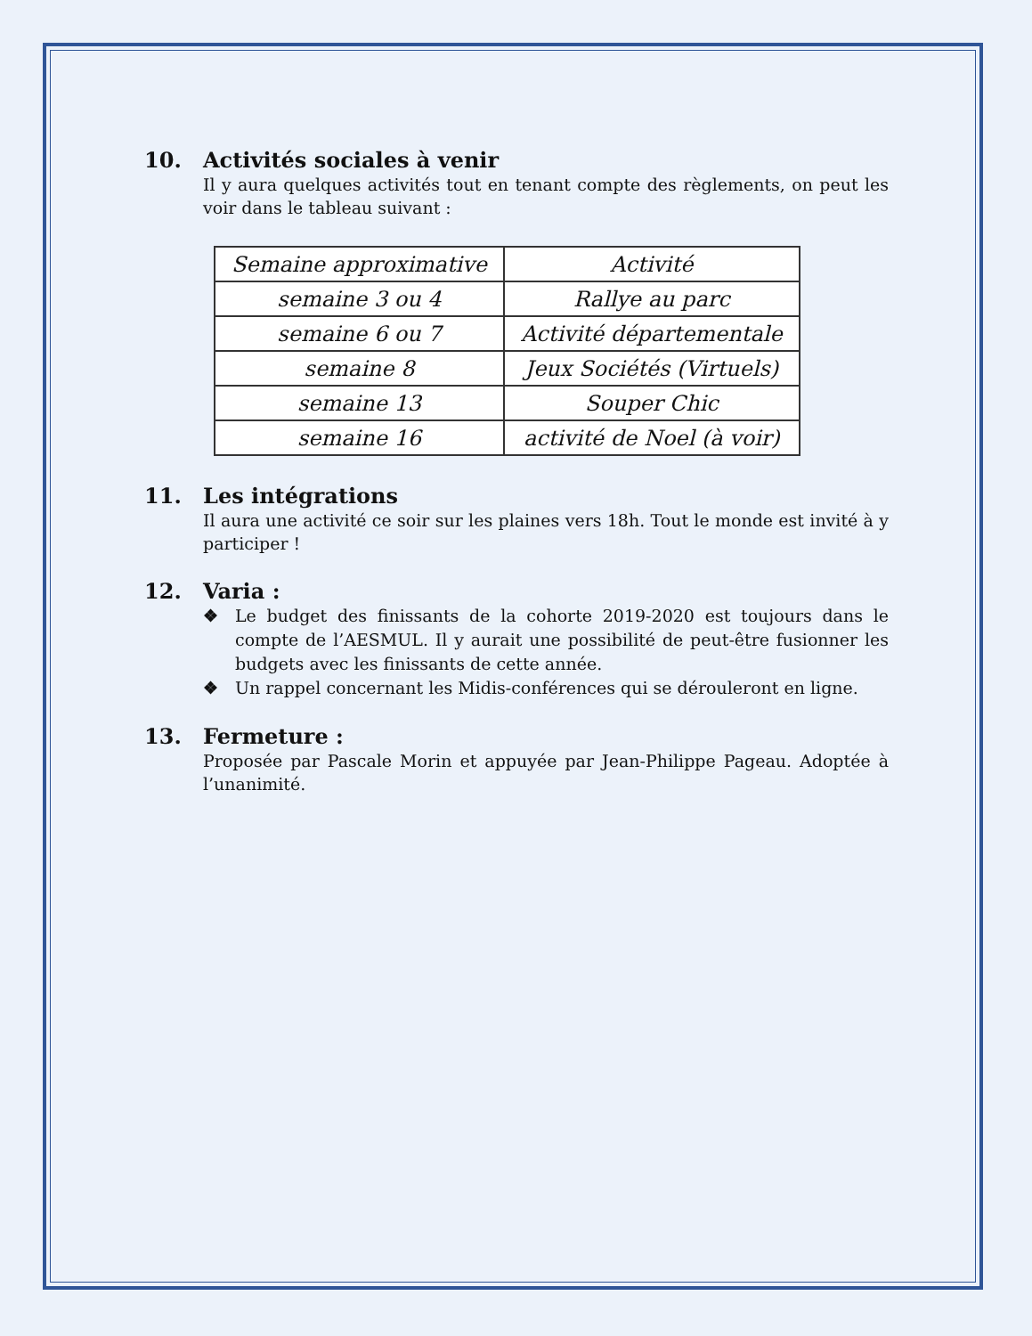10. Activités sociales à venir
Il y aura quelques activités tout en tenant compte des règlements, on peut les voir dans le tableau suivant :
| Semaine approximative | Activité |
| --- | --- |
| semaine 3 ou 4 | Rallye au parc |
| semaine 6 ou 7 | Activité départementale |
| semaine 8 | Jeux Sociétés (Virtuels) |
| semaine 13 | Souper Chic |
| semaine 16 | activité de Noel (à voir) |
11. Les intégrations
Il aura une activité ce soir sur les plaines vers 18h. Tout le monde est invité à y participer !
12. Varia :
❖ Le budget des finissants de la cohorte 2019-2020 est toujours dans le compte de l’AESMUL. Il y aurait une possibilité de peut-être fusionner les budgets avec les finissants de cette année.
❖ Un rappel concernant les Midis-conférences qui se dérouleront en ligne.
13. Fermeture :
Proposée par Pascale Morin et appuyée par Jean-Philippe Pageau. Adoptée à l’unanimité.